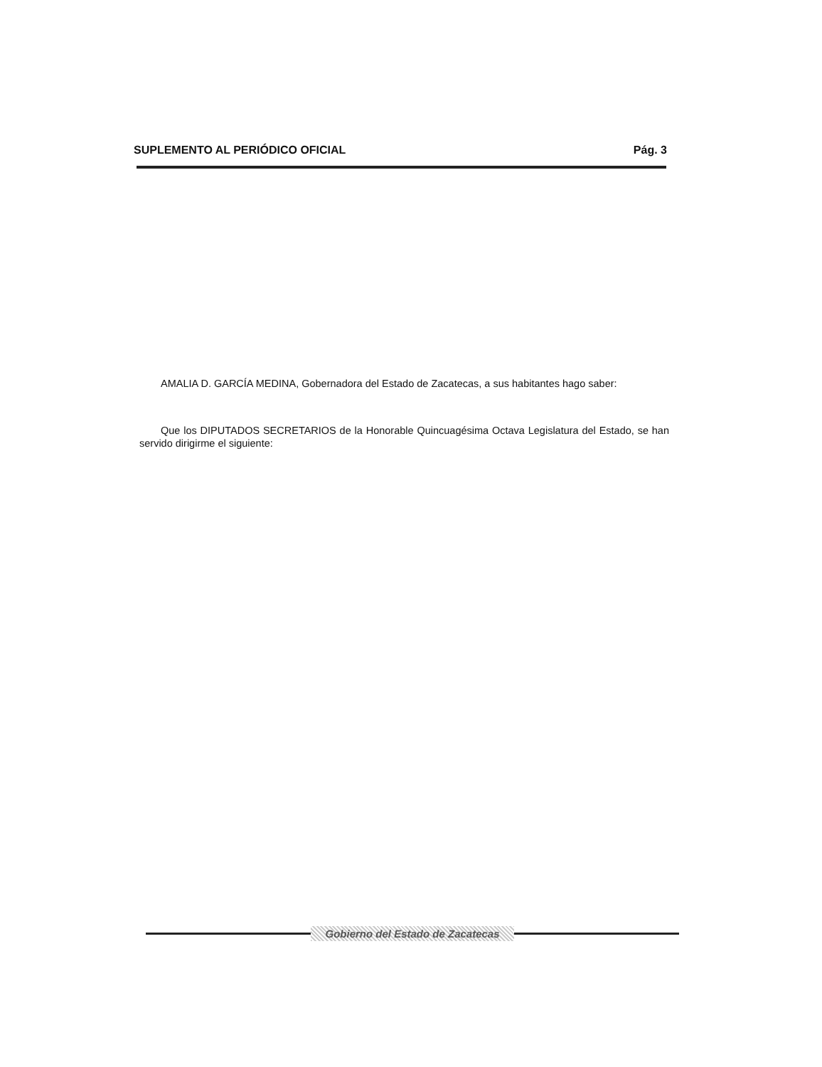SUPLEMENTO AL PERIÓDICO OFICIAL Pág. 3
AMALIA D. GARCÍA MEDINA, Gobernadora del Estado de Zacatecas, a sus habitantes hago saber:
Que los DIPUTADOS SECRETARIOS de la Honorable Quincuagésima Octava Legislatura del Estado, se han servido dirigirme el siguiente:
Gobierno del Estado de Zacatecas